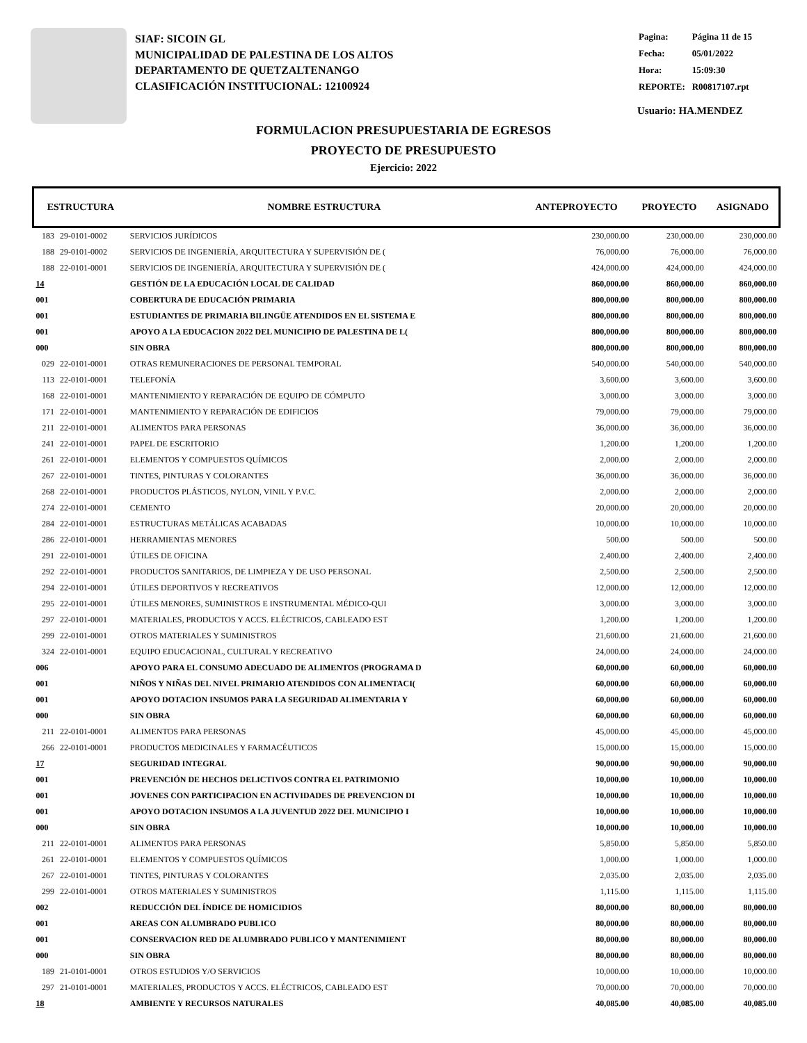SIAF: SICOIN GL
MUNICIPALIDAD DE PALESTINA DE LOS ALTOS
DEPARTAMENTO DE QUETZALTENANGO
CLASIFICACIÓN INSTITUCIONAL: 12100924
| Pagina: | Página 11 de 15 |
| Fecha: | 05/01/2022 |
| Hora: | 15:09:30 |
| REPORTE: | R00817107.rpt |
Usuario: HA.MENDEZ
FORMULACION PRESUPUESTARIA DE EGRESOS
PROYECTO DE PRESUPUESTO
Ejercicio: 2022
| ESTRUCTURA | | NOMBRE ESTRUCTURA | ANTEPROYECTO | PROYECTO | ASIGNADO |
| --- | --- | --- | --- | --- | --- |
| 183 | 29-0101-0002 | SERVICIOS JURÍDICOS | 230,000.00 | 230,000.00 | 230,000.00 |
| 188 | 29-0101-0002 | SERVICIOS DE INGENIERÍA, ARQUITECTURA Y SUPERVISIÓN DE ( | 76,000.00 | 76,000.00 | 76,000.00 |
| 188 | 22-0101-0001 | SERVICIOS DE INGENIERÍA, ARQUITECTURA Y SUPERVISIÓN DE ( | 424,000.00 | 424,000.00 | 424,000.00 |
| 14 | | GESTIÓN DE LA EDUCACIÓN LOCAL DE CALIDAD | 860,000.00 | 860,000.00 | 860,000.00 |
| 001 | | COBERTURA DE EDUCACIÓN PRIMARIA | 800,000.00 | 800,000.00 | 800,000.00 |
| 001 | | ESTUDIANTES DE PRIMARIA BILINGÜE ATENDIDOS EN EL SISTEMA E | 800,000.00 | 800,000.00 | 800,000.00 |
| 001 | | APOYO A LA EDUCACION 2022 DEL MUNICIPIO DE PALESTINA DE L( | 800,000.00 | 800,000.00 | 800,000.00 |
| 000 | | SIN OBRA | 800,000.00 | 800,000.00 | 800,000.00 |
| 029 | 22-0101-0001 | OTRAS REMUNERACIONES DE PERSONAL TEMPORAL | 540,000.00 | 540,000.00 | 540,000.00 |
| 113 | 22-0101-0001 | TELEFONÍA | 3,600.00 | 3,600.00 | 3,600.00 |
| 168 | 22-0101-0001 | MANTENIMIENTO Y REPARACIÓN DE EQUIPO DE CÓMPUTO | 3,000.00 | 3,000.00 | 3,000.00 |
| 171 | 22-0101-0001 | MANTENIMIENTO Y REPARACIÓN DE EDIFICIOS | 79,000.00 | 79,000.00 | 79,000.00 |
| 211 | 22-0101-0001 | ALIMENTOS PARA PERSONAS | 36,000.00 | 36,000.00 | 36,000.00 |
| 241 | 22-0101-0001 | PAPEL DE ESCRITORIO | 1,200.00 | 1,200.00 | 1,200.00 |
| 261 | 22-0101-0001 | ELEMENTOS Y COMPUESTOS QUÍMICOS | 2,000.00 | 2,000.00 | 2,000.00 |
| 267 | 22-0101-0001 | TINTES, PINTURAS Y COLORANTES | 36,000.00 | 36,000.00 | 36,000.00 |
| 268 | 22-0101-0001 | PRODUCTOS PLÁSTICOS, NYLON, VINIL Y P.V.C. | 2,000.00 | 2,000.00 | 2,000.00 |
| 274 | 22-0101-0001 | CEMENTO | 20,000.00 | 20,000.00 | 20,000.00 |
| 284 | 22-0101-0001 | ESTRUCTURAS METÁLICAS ACABADAS | 10,000.00 | 10,000.00 | 10,000.00 |
| 286 | 22-0101-0001 | HERRAMIENTAS MENORES | 500.00 | 500.00 | 500.00 |
| 291 | 22-0101-0001 | ÚTILES DE OFICINA | 2,400.00 | 2,400.00 | 2,400.00 |
| 292 | 22-0101-0001 | PRODUCTOS SANITARIOS, DE LIMPIEZA Y DE USO PERSONAL | 2,500.00 | 2,500.00 | 2,500.00 |
| 294 | 22-0101-0001 | ÚTILES DEPORTIVOS Y RECREATIVOS | 12,000.00 | 12,000.00 | 12,000.00 |
| 295 | 22-0101-0001 | ÚTILES MENORES, SUMINISTROS E INSTRUMENTAL MÉDICO-QUI | 3,000.00 | 3,000.00 | 3,000.00 |
| 297 | 22-0101-0001 | MATERIALES, PRODUCTOS Y ACCS. ELÉCTRICOS, CABLEADO EST | 1,200.00 | 1,200.00 | 1,200.00 |
| 299 | 22-0101-0001 | OTROS MATERIALES Y SUMINISTROS | 21,600.00 | 21,600.00 | 21,600.00 |
| 324 | 22-0101-0001 | EQUIPO EDUCACIONAL, CULTURAL Y RECREATIVO | 24,000.00 | 24,000.00 | 24,000.00 |
| 006 | | APOYO PARA EL CONSUMO ADECUADO DE ALIMENTOS (PROGRAMA D | 60,000.00 | 60,000.00 | 60,000.00 |
| 001 | | NIÑOS Y NIÑAS DEL NIVEL PRIMARIO ATENDIDOS CON ALIMENTACI( | 60,000.00 | 60,000.00 | 60,000.00 |
| 001 | | APOYO DOTACION INSUMOS PARA LA SEGURIDAD ALIMENTARIA Y | 60,000.00 | 60,000.00 | 60,000.00 |
| 000 | | SIN OBRA | 60,000.00 | 60,000.00 | 60,000.00 |
| 211 | 22-0101-0001 | ALIMENTOS PARA PERSONAS | 45,000.00 | 45,000.00 | 45,000.00 |
| 266 | 22-0101-0001 | PRODUCTOS MEDICINALES Y FARMACÉUTICOS | 15,000.00 | 15,000.00 | 15,000.00 |
| 17 | | SEGURIDAD INTEGRAL | 90,000.00 | 90,000.00 | 90,000.00 |
| 001 | | PREVENCIÓN DE HECHOS DELICTIVOS CONTRA EL PATRIMONIO | 10,000.00 | 10,000.00 | 10,000.00 |
| 001 | | JOVENES CON PARTICIPACION EN ACTIVIDADES DE PREVENCION DI | 10,000.00 | 10,000.00 | 10,000.00 |
| 001 | | APOYO DOTACION INSUMOS A LA JUVENTUD 2022 DEL MUNICIPIO I | 10,000.00 | 10,000.00 | 10,000.00 |
| 000 | | SIN OBRA | 10,000.00 | 10,000.00 | 10,000.00 |
| 211 | 22-0101-0001 | ALIMENTOS PARA PERSONAS | 5,850.00 | 5,850.00 | 5,850.00 |
| 261 | 22-0101-0001 | ELEMENTOS Y COMPUESTOS QUÍMICOS | 1,000.00 | 1,000.00 | 1,000.00 |
| 267 | 22-0101-0001 | TINTES, PINTURAS Y COLORANTES | 2,035.00 | 2,035.00 | 2,035.00 |
| 299 | 22-0101-0001 | OTROS MATERIALES Y SUMINISTROS | 1,115.00 | 1,115.00 | 1,115.00 |
| 002 | | REDUCCIÓN DEL ÍNDICE DE HOMICIDIOS | 80,000.00 | 80,000.00 | 80,000.00 |
| 001 | | AREAS CON ALUMBRADO PUBLICO | 80,000.00 | 80,000.00 | 80,000.00 |
| 001 | | CONSERVACION RED DE ALUMBRADO PUBLICO Y MANTENIMIENT | 80,000.00 | 80,000.00 | 80,000.00 |
| 000 | | SIN OBRA | 80,000.00 | 80,000.00 | 80,000.00 |
| 189 | 21-0101-0001 | OTROS ESTUDIOS Y/O SERVICIOS | 10,000.00 | 10,000.00 | 10,000.00 |
| 297 | 21-0101-0001 | MATERIALES, PRODUCTOS Y ACCS. ELÉCTRICOS, CABLEADO EST | 70,000.00 | 70,000.00 | 70,000.00 |
| 18 | | AMBIENTE Y RECURSOS NATURALES | 40,085.00 | 40,085.00 | 40,085.00 |